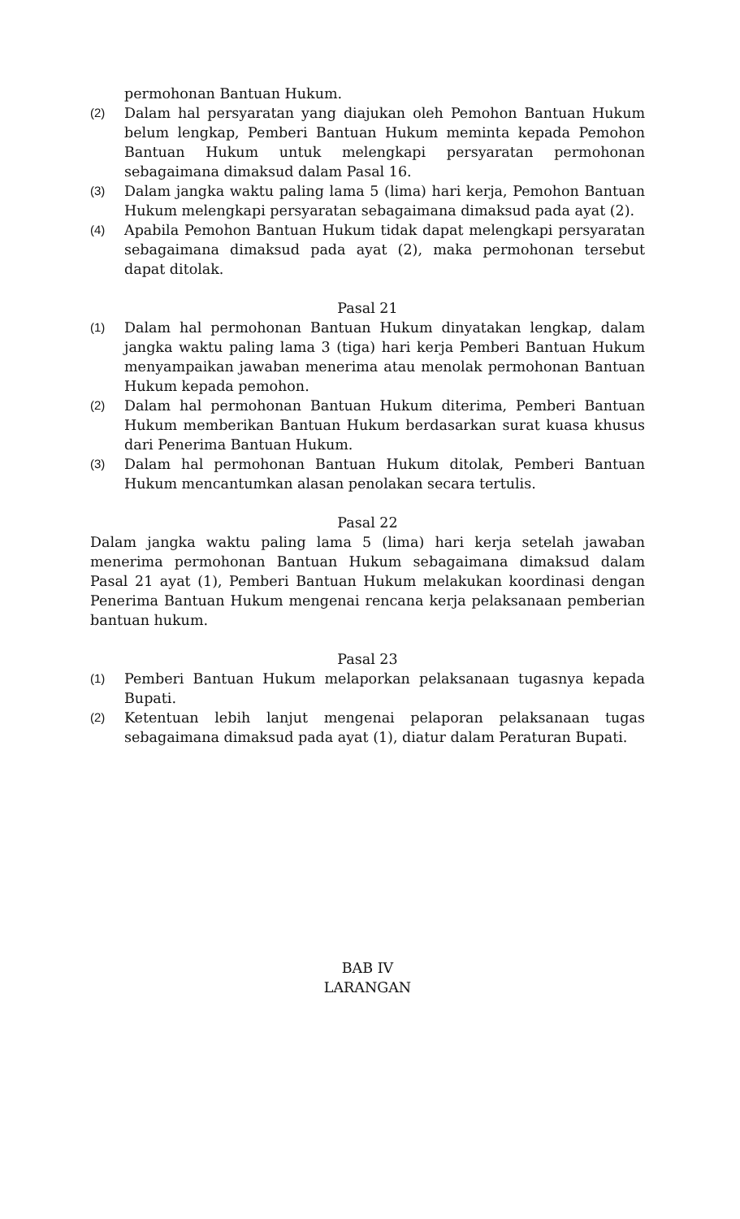permohonan Bantuan Hukum.
(2) Dalam hal persyaratan yang diajukan oleh Pemohon Bantuan Hukum belum lengkap, Pemberi Bantuan Hukum meminta kepada Pemohon Bantuan Hukum untuk melengkapi persyaratan permohonan sebagaimana dimaksud dalam Pasal 16.
(3) Dalam jangka waktu paling lama 5 (lima) hari kerja, Pemohon Bantuan Hukum melengkapi persyaratan sebagaimana dimaksud pada ayat (2).
(4) Apabila Pemohon Bantuan Hukum tidak dapat melengkapi persyaratan sebagaimana dimaksud pada ayat (2), maka permohonan tersebut dapat ditolak.
Pasal 21
(1) Dalam hal permohonan Bantuan Hukum dinyatakan lengkap, dalam jangka waktu paling lama 3 (tiga) hari kerja Pemberi Bantuan Hukum menyampaikan jawaban menerima atau menolak permohonan Bantuan Hukum kepada pemohon.
(2) Dalam hal permohonan Bantuan Hukum diterima, Pemberi Bantuan Hukum memberikan Bantuan Hukum berdasarkan surat kuasa khusus dari Penerima Bantuan Hukum.
(3) Dalam hal permohonan Bantuan Hukum ditolak, Pemberi Bantuan Hukum mencantumkan alasan penolakan secara tertulis.
Pasal 22
Dalam jangka waktu paling lama 5 (lima) hari kerja setelah jawaban menerima permohonan Bantuan Hukum sebagaimana dimaksud dalam Pasal 21 ayat (1), Pemberi Bantuan Hukum melakukan koordinasi dengan Penerima Bantuan Hukum mengenai rencana kerja pelaksanaan pemberian bantuan hukum.
Pasal 23
(1) Pemberi Bantuan Hukum melaporkan pelaksanaan tugasnya kepada Bupati.
(2) Ketentuan lebih lanjut mengenai pelaporan pelaksanaan tugas sebagaimana dimaksud pada ayat (1), diatur dalam Peraturan Bupati.
BAB IV
LARANGAN